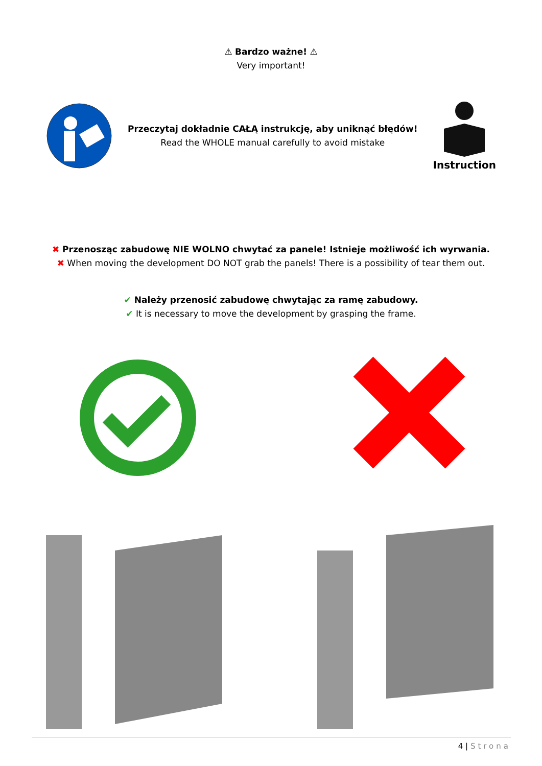⚠ Bardzo ważne! ⚠
Very important!
Przeczytaj dokładnie CAŁĄ instrukcję, aby uniknąć błędów!
Read the WHOLE manual carefully to avoid mistake
Instruction
✖ Przenosząc zabudowę NIE WOLNO chwytać za panele! Istnieje możliwość ich wyrwania.
✖ When moving the development DO NOT grab the panels! There is a possibility of tear them out.
✔ Należy przenosić zabudowę chwytając za ramę zabudowy.
✔ It is necessary to move the development by grasping the frame.
4 | Strona